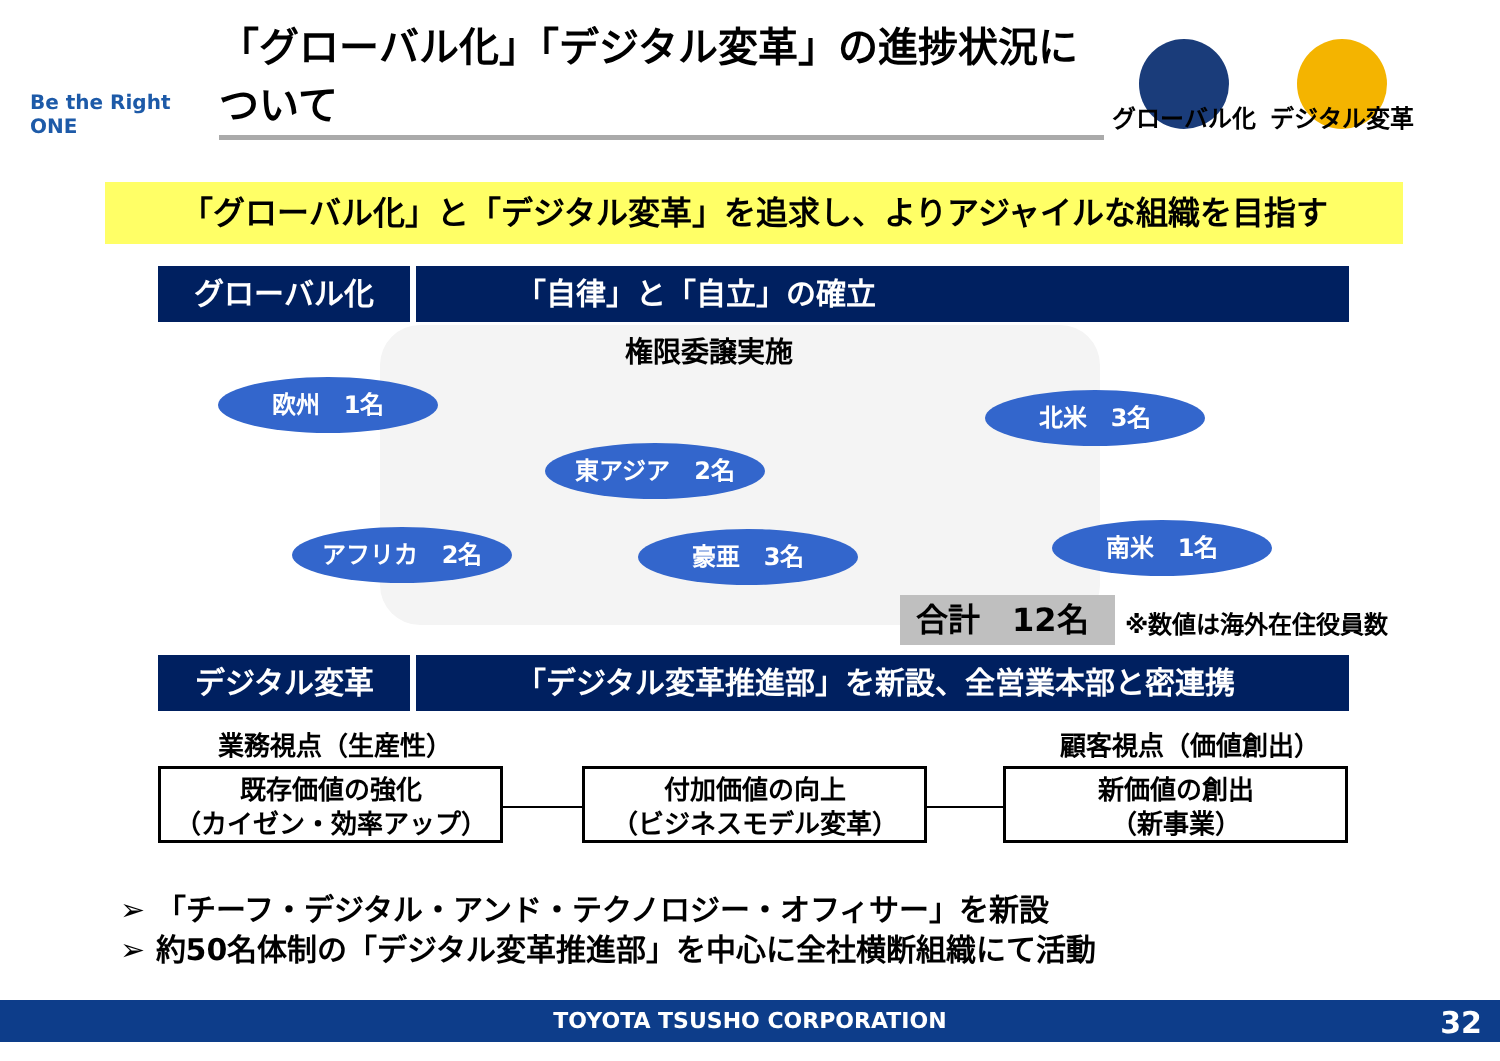Be the Right ONE
「グローバル化」「デジタル変革」の進捗状況について
グローバル化 デジタル変革
「グローバル化」と「デジタル変革」を追求し、よりアジャイルな組織を目指す
グローバル化 「自律」と「自立」の確立
権限委譲実施
欧州　1名 北米　3名
東アジア　2名
アフリカ　2名 豪亜　3名 南米　1名
合計　12名 ※数値は海外在住役員数
デジタル変革 「デジタル変革推進部」を新設、全営業本部と密連携
業務視点（生産性） 顧客視点（価値創出）
既存価値の強化
（カイゼン・効率アップ）
付加価値の向上
（ビジネスモデル変革）
新価値の創出
（新事業）
➢ 「チーフ・デジタル・アンド・テクノロジー・オフィサー」を新設
➢ 約50名体制の「デジタル変革推進部」を中心に全社横断組織にて活動
TOYOTA TSUSHO CORPORATION 32